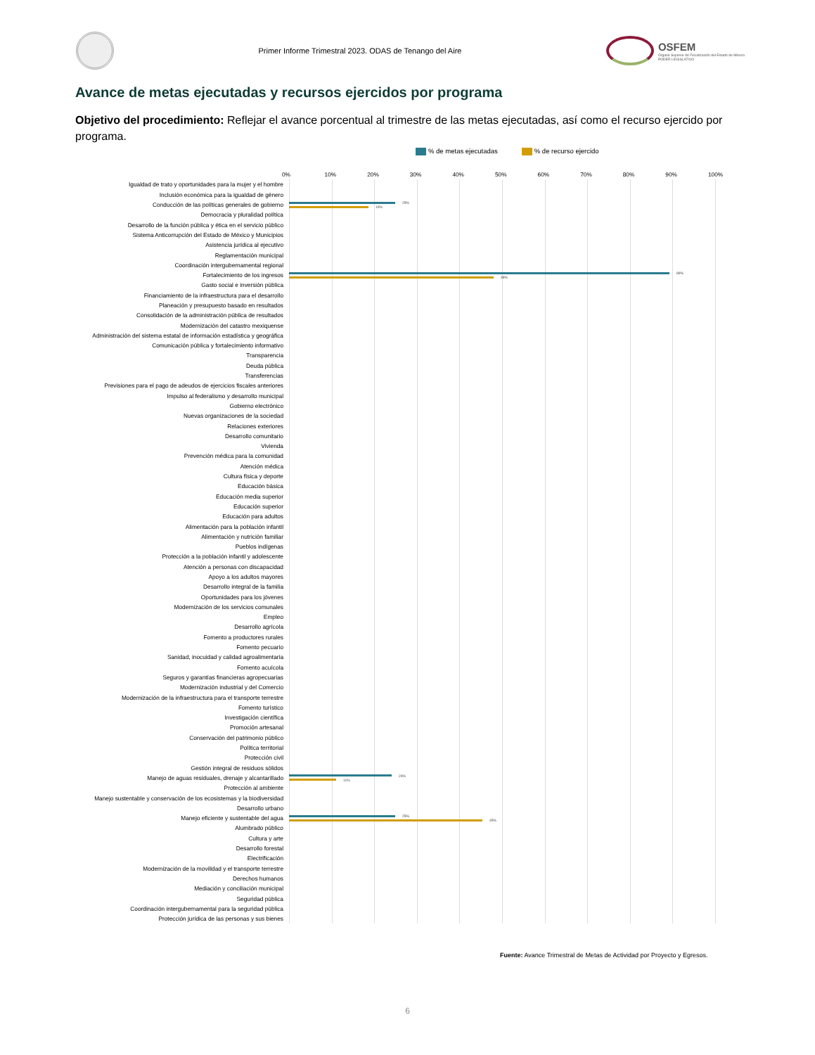Primer Informe Trimestral 2023. ODAS de Tenango del Aire
OSFEM
Órgano Superior de Fiscalización del Estado de México
PODER LEGISLATIVO
Avance de metas ejecutadas y recursos ejercidos por programa
Objetivo del procedimiento: Reflejar el avance porcentual al trimestre de las metas ejecutadas, así como el recurso ejercido por programa.
% de metas ejecutadas % de recurso ejercido
| | 0% 10% 20% 30% 40% 50% 60% 70% 80% 90% 100% |
| --- | --- |
| Igualdad de trato y oportunidades para la mujer y el hombre | |
| Inclusión económica para la igualdad de género | |
| Conducción de las políticas generales de gobierno | 25% 19% |
| Democracia y pluralidad política | |
| Desarrollo de la función pública y ética en el servicio público | |
| Sistema Anticorrupción del Estado de México y Municipios | |
| Asistencia jurídica al ejecutivo | |
| Reglamentación municipal | |
| Coordinación intergubernamental regional | |
| Fortalecimiento de los ingresos | 89% 48% |
| Gasto social e inversión pública | |
| Financiamiento de la infraestructura para el desarrollo | |
| Planeación y presupuesto basado en resultados | |
| Consolidación de la administración pública de resultados | |
| Modernización del catastro mexiquense | |
| Administración del sistema estatal de información estadística y geográfica | |
| Comunicación pública y fortalecimiento informativo | |
| Transparencia | |
| Deuda pública | |
| Transferencias | |
| Previsiones para el pago de adeudos de ejercicios fiscales anteriores | |
| Impulso al federalismo y desarrollo municipal | |
| Gobierno electrónico | |
| Nuevas organizaciones de la sociedad | |
| Relaciones exteriores | |
| Desarrollo comunitario | |
| Vivienda | |
| Prevención médica para la comunidad | |
| Atención médica | |
| Cultura física y deporte | |
| Educación básica | |
| Educación media superior | |
| Educación superior | |
| Educación para adultos | |
| Alimentación para la población infantil | |
| Alimentación y nutrición familiar | |
| Pueblos indígenas | |
| Protección a la población infantil y adolescente | |
| Atención a personas con discapacidad | |
| Apoyo a los adultos mayores | |
| Desarrollo integral de la familia | |
| Oportunidades para los jóvenes | |
| Modernización de los servicios comunales | |
| Empleo | |
| Desarrollo agrícola | |
| Fomento a productores rurales | |
| Fomento pecuario | |
| Sanidad, inocuidad y calidad agroalimentaria | |
| Fomento acuícola | |
| Seguros y garantías financieras agropecuarias | |
| Modernización industrial y del Comercio | |
| Modernización de la infraestructura para el transporte terrestre | |
| Fomento turístico | |
| Investigación científica | |
| Promoción artesanal | |
| Conservación del patrimonio público | |
| Política territorial | |
| Protección civil | |
| Gestión integral de residuos sólidos | |
| Manejo de aguas residuales, drenaje y alcantarillado | 24% 11% |
| Protección al ambiente | |
| Manejo sustentable y conservación de los ecosistemas y la biodiversidad | |
| Desarrollo urbano | |
| Manejo eficiente y sustentable del agua | 25% 45% |
| Alumbrado público | |
| Cultura y arte | |
| Desarrollo forestal | |
| Electrificación | |
| Modernización de la movilidad y el transporte terrestre | |
| Derechos humanos | |
| Mediación y conciliación municipal | |
| Seguridad pública | |
| Coordinación intergubernamental para la seguridad pública | |
| Protección jurídica de las personas y sus bienes | |
Fuente: Avance Trimestral de Metas de Actividad por Proyecto y Egresos.
6